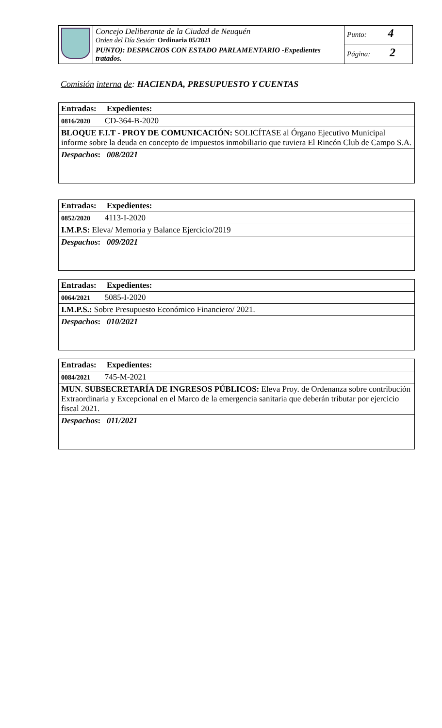| | Concejo Deliberante de la Ciudad de Neuquén Orden del Día Sesión : Ordinaria 05/2021 PUNTO): DESPACHOS CON ESTADO PARLAMENTARIO -Expedientes tratados. | Punto: 4 |
| | | Página: 2 |
Comisión interna de: HACIENDA, PRESUPUESTO Y CUENTAS
| Entradas: Expedientes: |
| 0816/2020 CD-364-B-2020 |
| BLOQUE F.I.T - PROY DE COMUNICACIÓN: SOLICÍTASE al Órgano Ejecutivo Municipal informe sobre la deuda en concepto de impuestos inmobiliario que tuviera El Rincón Club de Campo S.A. |
| Despachos : 008/2021 |
| Entradas: Expedientes: |
| 0852/2020 4113-I-2020 |
| I.M.P.S: Eleva/ Memoria y Balance Ejercicio/2019 |
| Despachos : 009/2021 |
| Entradas: Expedientes: |
| 0064/2021 5085-I-2020 |
| I.M.P.S.: Sobre Presupuesto Económico Financiero/ 2021. |
| Despachos : 010/2021 |
| Entradas: Expedientes: |
| 0084/2021 745-M-2021 |
| MUN. SUBSECRETARÍA DE INGRESOS PÚBLICOS: Eleva Proy. de Ordenanza sobre contribución Extraordinaria y Excepcional en el Marco de la emergencia sanitaria que deberán tributar por ejercicio fiscal 2021. |
| Despachos : 011/2021 |